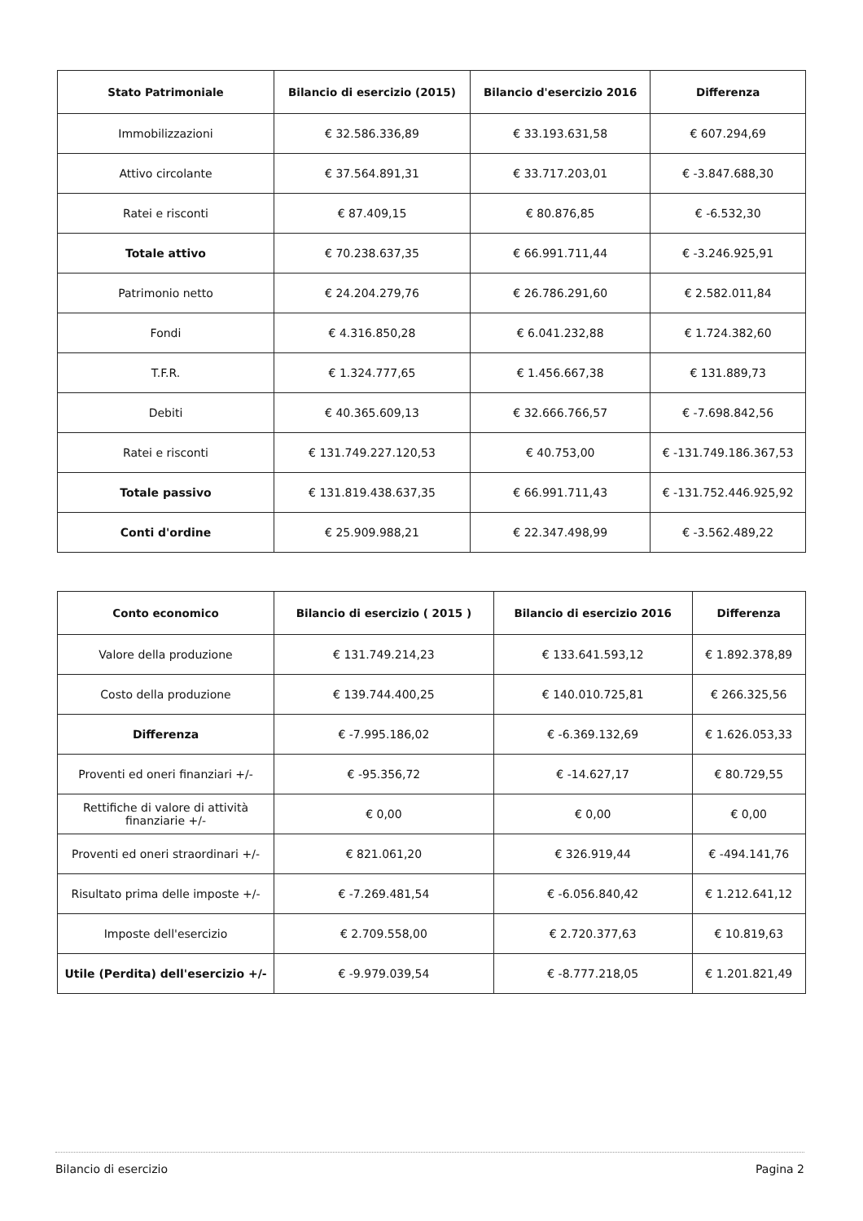| Stato Patrimoniale | Bilancio di esercizio (2015) | Bilancio d'esercizio 2016 | Differenza |
| --- | --- | --- | --- |
| Immobilizzazioni | € 32.586.336,89 | € 33.193.631,58 | € 607.294,69 |
| Attivo circolante | € 37.564.891,31 | € 33.717.203,01 | € -3.847.688,30 |
| Ratei e risconti | € 87.409,15 | € 80.876,85 | € -6.532,30 |
| Totale attivo | € 70.238.637,35 | € 66.991.711,44 | € -3.246.925,91 |
| Patrimonio netto | € 24.204.279,76 | € 26.786.291,60 | € 2.582.011,84 |
| Fondi | € 4.316.850,28 | € 6.041.232,88 | € 1.724.382,60 |
| T.F.R. | € 1.324.777,65 | € 1.456.667,38 | € 131.889,73 |
| Debiti | € 40.365.609,13 | € 32.666.766,57 | € -7.698.842,56 |
| Ratei e risconti | € 131.749.227.120,53 | € 40.753,00 | € -131.749.186.367,53 |
| Totale passivo | € 131.819.438.637,35 | € 66.991.711,43 | € -131.752.446.925,92 |
| Conti d'ordine | € 25.909.988,21 | € 22.347.498,99 | € -3.562.489,22 |
| Conto economico | Bilancio di esercizio ( 2015 ) | Bilancio di esercizio 2016 | Differenza |
| --- | --- | --- | --- |
| Valore della produzione | € 131.749.214,23 | € 133.641.593,12 | € 1.892.378,89 |
| Costo della produzione | € 139.744.400,25 | € 140.010.725,81 | € 266.325,56 |
| Differenza | € -7.995.186,02 | € -6.369.132,69 | € 1.626.053,33 |
| Proventi ed oneri finanziari +/- | € -95.356,72 | € -14.627,17 | € 80.729,55 |
| Rettifiche di valore di attività finanziarie +/- | € 0,00 | € 0,00 | € 0,00 |
| Proventi ed oneri straordinari +/- | € 821.061,20 | € 326.919,44 | € -494.141,76 |
| Risultato prima delle imposte +/- | € -7.269.481,54 | € -6.056.840,42 | € 1.212.641,12 |
| Imposte dell'esercizio | € 2.709.558,00 | € 2.720.377,63 | € 10.819,63 |
| Utile (Perdita) dell'esercizio +/- | € -9.979.039,54 | € -8.777.218,05 | € 1.201.821,49 |
Bilancio di esercizio Pagina 2